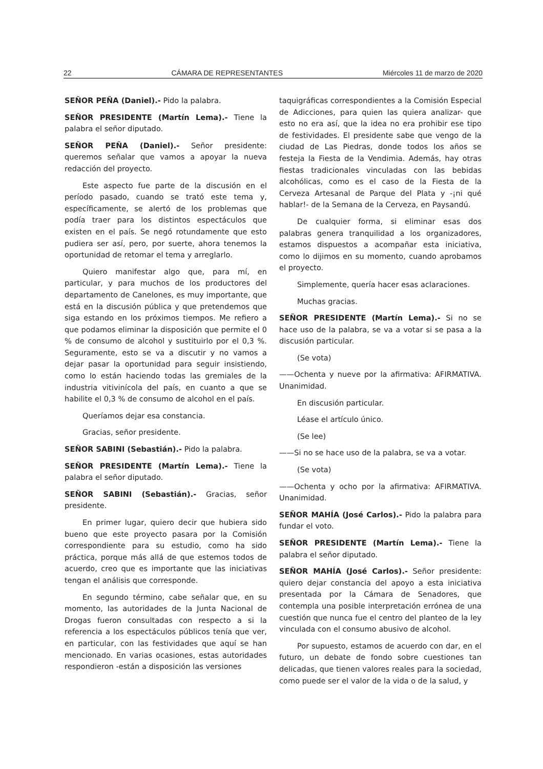22 CÁMARA DE REPRESENTANTES Miércoles 11 de marzo de 2020
SEÑOR PEÑA (Daniel).- Pido la palabra.
SEÑOR PRESIDENTE (Martín Lema).- Tiene la palabra el señor diputado.
SEÑOR PEÑA (Daniel).- Señor presidente: queremos señalar que vamos a apoyar la nueva redacción del proyecto.
Este aspecto fue parte de la discusión en el período pasado, cuando se trató este tema y, específicamente, se alertó de los problemas que podía traer para los distintos espectáculos que existen en el país. Se negó rotundamente que esto pudiera ser así, pero, por suerte, ahora tenemos la oportunidad de retomar el tema y arreglarlo.
Quiero manifestar algo que, para mí, en particular, y para muchos de los productores del departamento de Canelones, es muy importante, que está en la discusión pública y que pretendemos que siga estando en los próximos tiempos. Me refiero a que podamos eliminar la disposición que permite el 0 % de consumo de alcohol y sustituirlo por el 0,3 %. Seguramente, esto se va a discutir y no vamos a dejar pasar la oportunidad para seguir insistiendo, como lo están haciendo todas las gremiales de la industria vitivinícola del país, en cuanto a que se habilite el 0,3 % de consumo de alcohol en el país.
Queríamos dejar esa constancia.
Gracias, señor presidente.
SEÑOR SABINI (Sebastián).- Pido la palabra.
SEÑOR PRESIDENTE (Martín Lema).- Tiene la palabra el señor diputado.
SEÑOR SABINI (Sebastián).- Gracias, señor presidente.
En primer lugar, quiero decir que hubiera sido bueno que este proyecto pasara por la Comisión correspondiente para su estudio, como ha sido práctica, porque más allá de que estemos todos de acuerdo, creo que es importante que las iniciativas tengan el análisis que corresponde.
En segundo término, cabe señalar que, en su momento, las autoridades de la Junta Nacional de Drogas fueron consultadas con respecto a si la referencia a los espectáculos públicos tenía que ver, en particular, con las festividades que aquí se han mencionado. En varias ocasiones, estas autoridades respondieron -están a disposición las versiones
taquigráficas correspondientes a la Comisión Especial de Adicciones, para quien las quiera analizar- que esto no era así, que la idea no era prohibir ese tipo de festividades. El presidente sabe que vengo de la ciudad de Las Piedras, donde todos los años se festeja la Fiesta de la Vendimia. Además, hay otras fiestas tradicionales vinculadas con las bebidas alcohólicas, como es el caso de la Fiesta de la Cerveza Artesanal de Parque del Plata y -¡ni qué hablar!- de la Semana de la Cerveza, en Paysandú.
De cualquier forma, si eliminar esas dos palabras genera tranquilidad a los organizadores, estamos dispuestos a acompañar esta iniciativa, como lo dijimos en su momento, cuando aprobamos el proyecto.
Simplemente, quería hacer esas aclaraciones.
Muchas gracias.
SEÑOR PRESIDENTE (Martín Lema).- Si no se hace uso de la palabra, se va a votar si se pasa a la discusión particular.
(Se vota)
——Ochenta y nueve por la afirmativa: AFIRMATIVA. Unanimidad.
En discusión particular.
Léase el artículo único.
(Se lee)
——Si no se hace uso de la palabra, se va a votar.
(Se vota)
——Ochenta y ocho por la afirmativa: AFIRMATIVA. Unanimidad.
SEÑOR MAHÍA (José Carlos).- Pido la palabra para fundar el voto.
SEÑOR PRESIDENTE (Martín Lema).- Tiene la palabra el señor diputado.
SEÑOR MAHÍA (José Carlos).- Señor presidente: quiero dejar constancia del apoyo a esta iniciativa presentada por la Cámara de Senadores, que contempla una posible interpretación errónea de una cuestión que nunca fue el centro del planteo de la ley vinculada con el consumo abusivo de alcohol.
Por supuesto, estamos de acuerdo con dar, en el futuro, un debate de fondo sobre cuestiones tan delicadas, que tienen valores reales para la sociedad, como puede ser el valor de la vida o de la salud, y